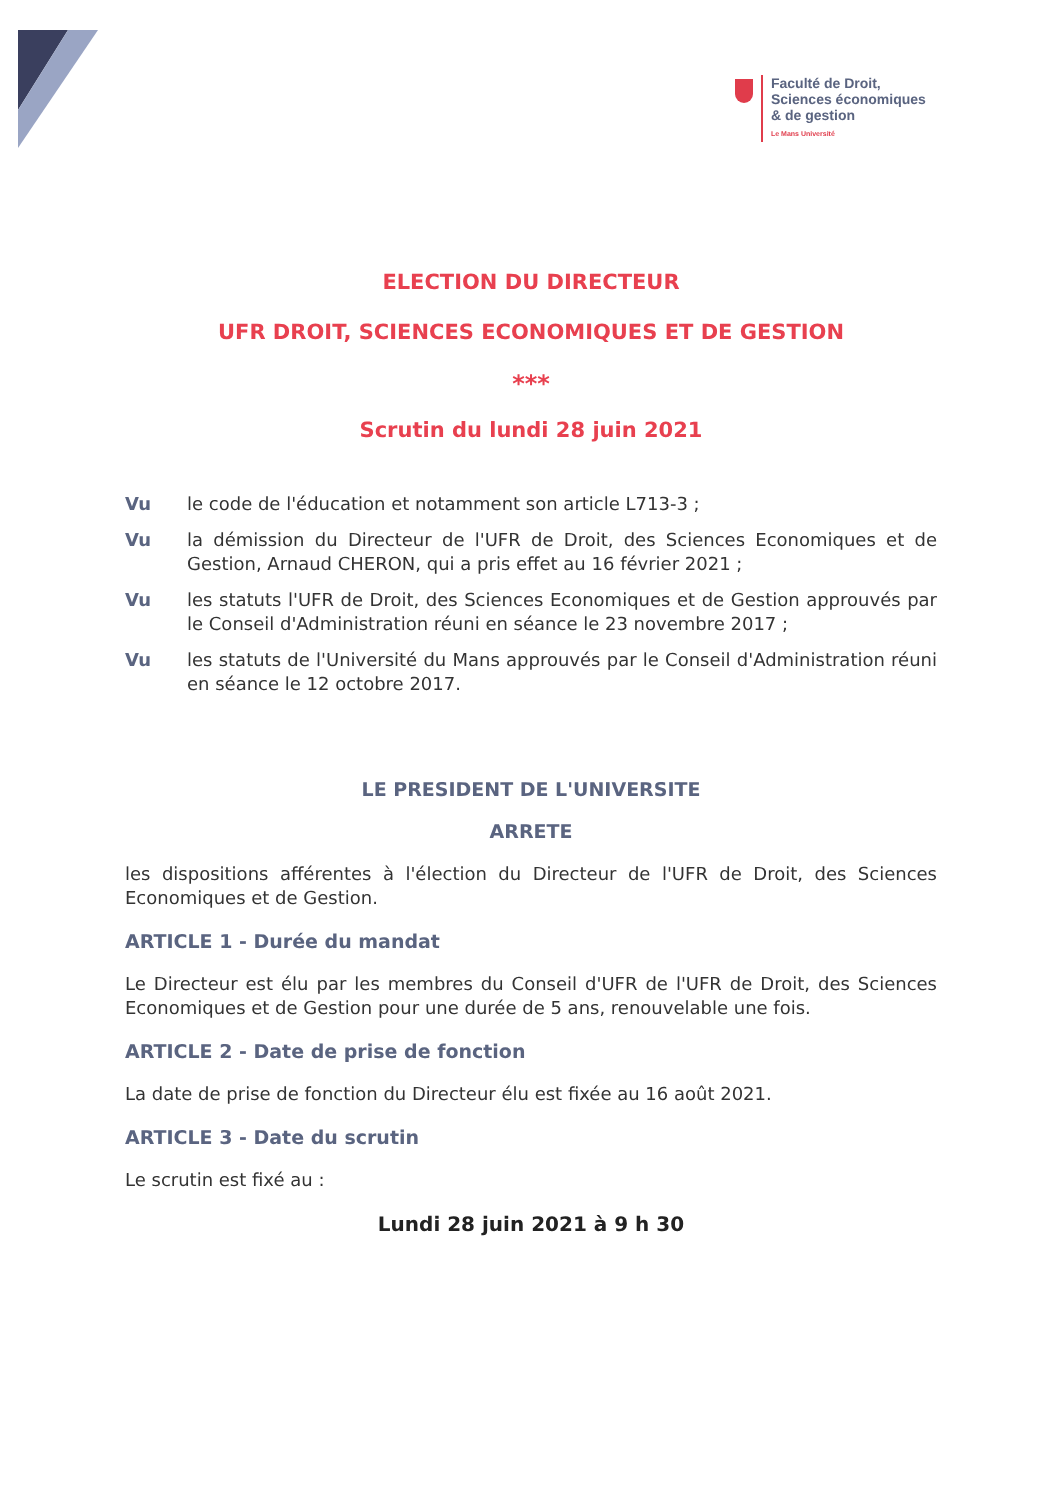Faculté de Droit,
Sciences économiques
& de gestion
Le Mans Université
ELECTION DU DIRECTEUR
UFR DROIT, SCIENCES ECONOMIQUES ET DE GESTION
***
Scrutin du lundi 28 juin 2021
Vu le code de l'éducation et notamment son article L713-3 ;
Vu la démission du Directeur de l'UFR de Droit, des Sciences Economiques et de Gestion, Arnaud CHERON, qui a pris effet au 16 février 2021 ;
Vu les statuts l'UFR de Droit, des Sciences Economiques et de Gestion approuvés par le Conseil d'Administration réuni en séance le 23 novembre 2017 ;
Vu les statuts de l'Université du Mans approuvés par le Conseil d'Administration réuni en séance le 12 octobre 2017.
LE PRESIDENT DE L'UNIVERSITE
ARRETE
les dispositions afférentes à l'élection du Directeur de l'UFR de Droit, des Sciences Economiques et de Gestion.
ARTICLE 1 - Durée du mandat
Le Directeur est élu par les membres du Conseil d'UFR de l'UFR de Droit, des Sciences Economiques et de Gestion pour une durée de 5 ans, renouvelable une fois.
ARTICLE 2 - Date de prise de fonction
La date de prise de fonction du Directeur élu est fixée au 16 août 2021.
ARTICLE 3 - Date du scrutin
Le scrutin est fixé au :
Lundi 28 juin 2021 à 9 h 30